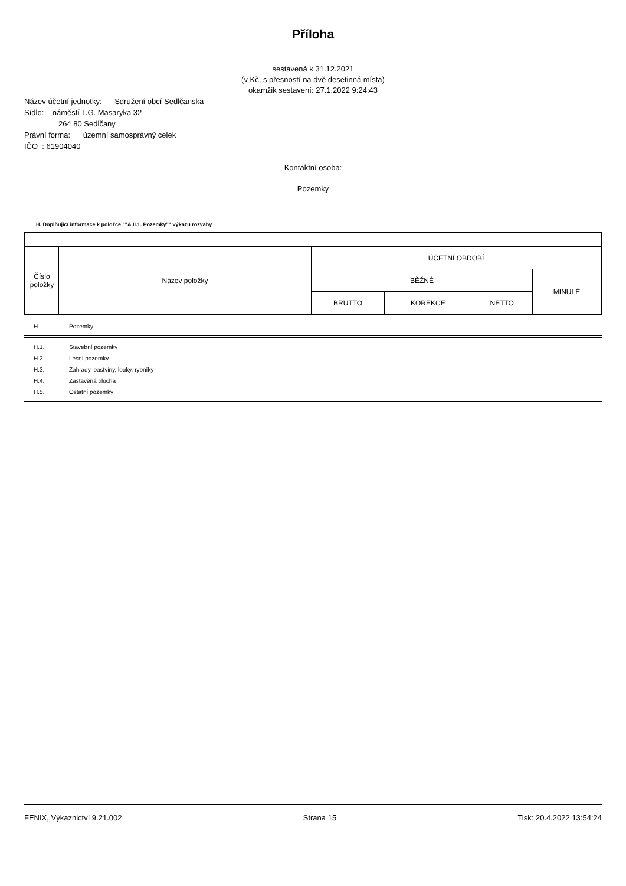Příloha
sestavená k 31.12.2021
(v Kč, s přesností na dvě desetinná místa)
okamžik sestavení: 27.1.2022 9:24:43
Název účetní jednotky: Sdružení obcí Sedlčanska
Sídlo: náměstí T.G. Masaryka 32
264 80 Sedlčany
Právní forma: územní samosprávný celek
IČO : 61904040
Kontaktní osoba:
Pozemky
H. Doplňující informace k položce ""A.II.1. Pozemky"" výkazu rozvahy
| Číslo položky | Název položky | ÚČETNÍ OBDOBÍ | | | |
| | | BĚŽNÉ | | | MINULÉ |
| | | BRUTTO | KOREKCE | NETTO | |
| H. | Pozemky |
| H.1. | Stavební pozemky |
| H.2. | Lesní pozemky |
| H.3. | Zahrady, pastviny, louky, rybníky |
| H.4. | Zastavěná plocha |
| H.5. | Ostatní pozemky |
FENIX, Výkaznictví 9.21.002 Strana 15 Tisk: 20.4.2022 13:54:24